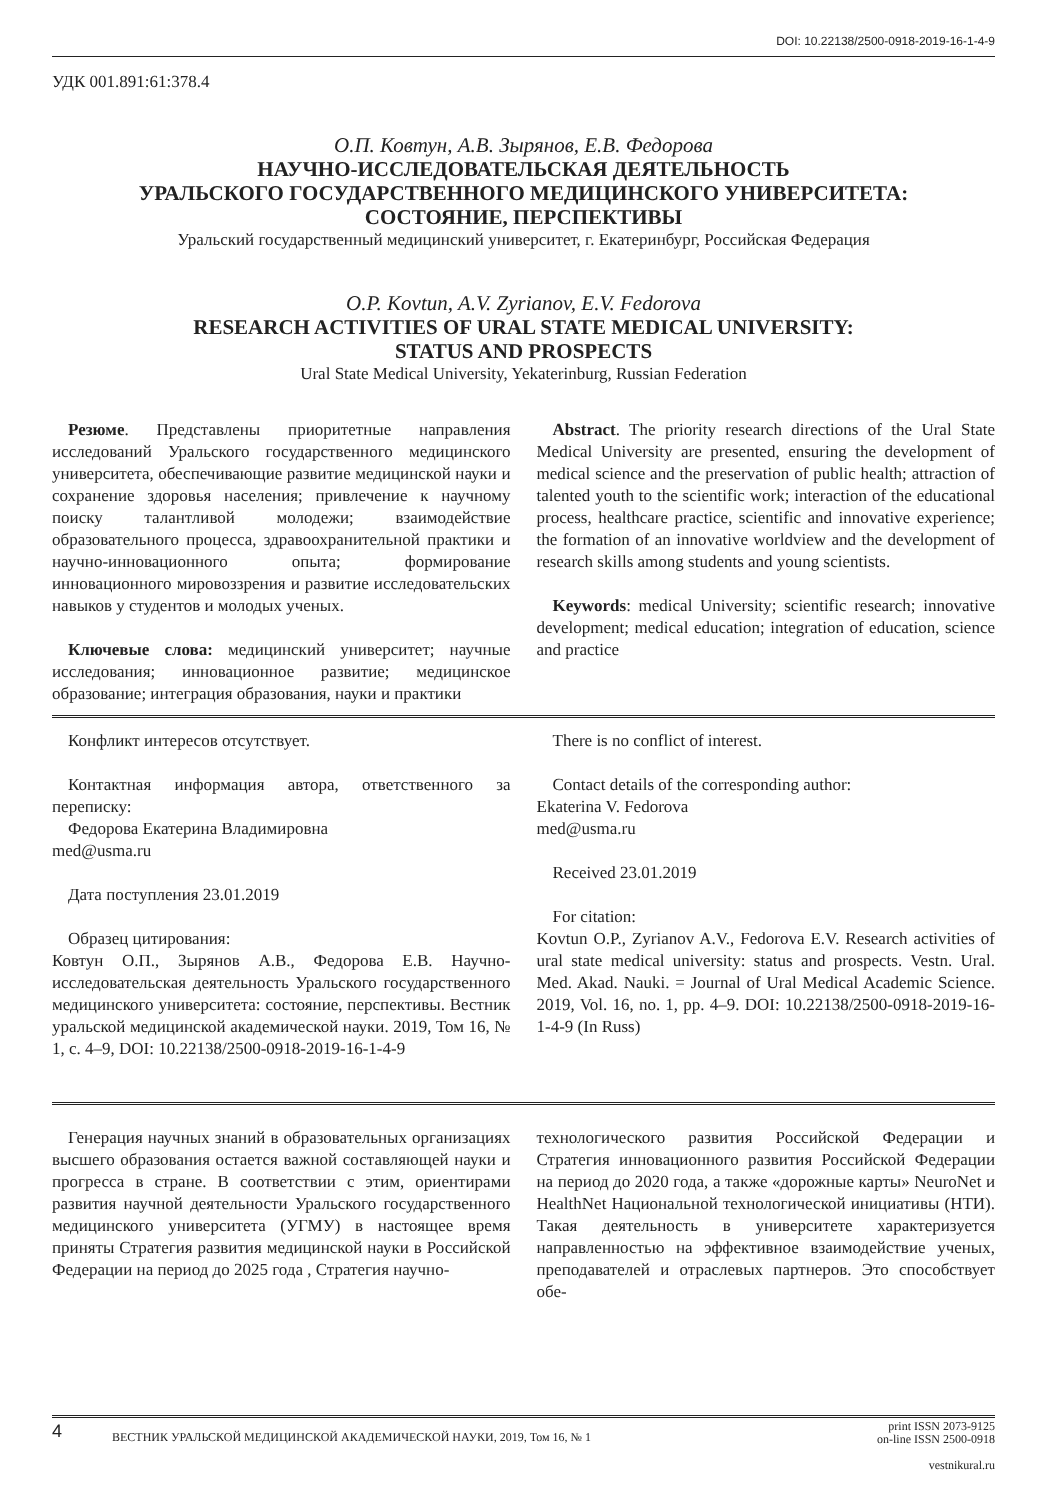DOI: 10.22138/2500-0918-2019-16-1-4-9
УДК 001.891:61:378.4
О.П. Ковтун, А.В. Зырянов, Е.В. Федорова
НАУЧНО-ИССЛЕДОВАТЕЛЬСКАЯ ДЕЯТЕЛЬНОСТЬ
УРАЛЬСКОГО ГОСУДАРСТВЕННОГО МЕДИЦИНСКОГО УНИВЕРСИТЕТА:
СОСТОЯНИЕ, ПЕРСПЕКТИВЫ
Уральский государственный медицинский университет, г. Екатеринбург, Российская Федерация
O.P. Kovtun, A.V. Zyrianov, E.V. Fedorova
RESEARCH ACTIVITIES OF URAL STATE MEDICAL UNIVERSITY:
STATUS AND PROSPECTS
Ural State Medical University, Yekaterinburg, Russian Federation
Резюме. Представлены приоритетные направления исследований Уральского государственного медицинского университета, обеспечивающие развитие медицинской науки и сохранение здоровья населения; привлечение к научному поиску талантливой молодежи; взаимодействие образовательного процесса, здравоохранительной практики и научно-инновационного опыта; формирование инновационного мировоззрения и развитие исследовательских навыков у студентов и молодых ученых.
Ключевые слова: медицинский университет; научные исследования; инновационное развитие; медицинское образование; интеграция образования, науки и практики
Abstract. The priority research directions of the Ural State Medical University are presented, ensuring the development of medical science and the preservation of public health; attraction of talented youth to the scientific work; interaction of the educational process, healthcare practice, scientific and innovative experience; the formation of an innovative worldview and the development of research skills among students and young scientists.
Keywords: medical University; scientific research; innovative development; medical education; integration of education, science and practice
Конфликт интересов отсутствует.
Контактная информация автора, ответственного за переписку:
Федорова Екатерина Владимировна
med@usma.ru
Дата поступления 23.01.2019
Образец цитирования:
Ковтун О.П., Зырянов А.В., Федорова Е.В. Научно-исследовательская деятельность Уральского государственного медицинского университета: состояние, перспективы. Вестник уральской медицинской академической науки. 2019, Том 16, № 1, с. 4–9, DOI: 10.22138/2500-0918-2019-16-1-4-9
There is no conflict of interest.
Contact details of the corresponding author:
Ekaterina V. Fedorova
med@usma.ru
Received 23.01.2019
For citation:
Kovtun O.P., Zyrianov A.V., Fedorova E.V. Research activities of ural state medical university: status and prospects. Vestn. Ural. Med. Akad. Nauki. = Journal of Ural Medical Academic Science. 2019, Vol. 16, no. 1, pp. 4–9. DOI: 10.22138/2500-0918-2019-16-1-4-9 (In Russ)
Генерация научных знаний в образовательных организациях высшего образования остается важной составляющей науки и прогресса в стране. В соответствии с этим, ориентирами развития научной деятельности Уральского государственного медицинского университета (УГМУ) в настоящее время приняты Стратегия развития медицинской науки в Российской Федерации на период до 2025 года , Стратегия научно-
технологического развития Российской Федерации и Стратегия инновационного развития Российской Федерации на период до 2020 года, а также «дорожные карты» NeuroNet и HealthNet Национальной технологической инициативы (НТИ). Такая деятельность в университете характеризуется направленностью на эффективное взаимодействие ученых, преподавателей и отраслевых партнеров. Это способствует обе-
4 ВЕСТНИК УРАЛЬСКОЙ МЕДИЦИНСКОЙ АКАДЕМИЧЕСКОЙ НАУКИ, 2019, Том 16, № 1 print ISSN 2073-9125
on-line ISSN 2500-0918
vestnikural.ru